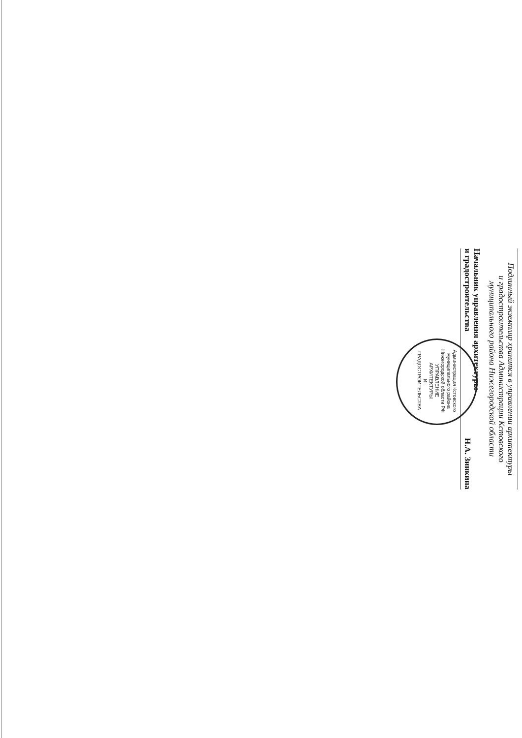Подлинный экземпляр хранится в управлении архитектуры
и градостроительства Администрации Кстовского
муниципального района Нижегородской области
Начальник управления архитектуры
и градостроительства Н.А. Зинкина
Администрация Кстовского муниципального района Нижегородской области РФ
УПРАВЛЕНИЕ
АРХИТЕКТУРЫ
И
ГРАДОСТРОИТЕЛЬСТВА